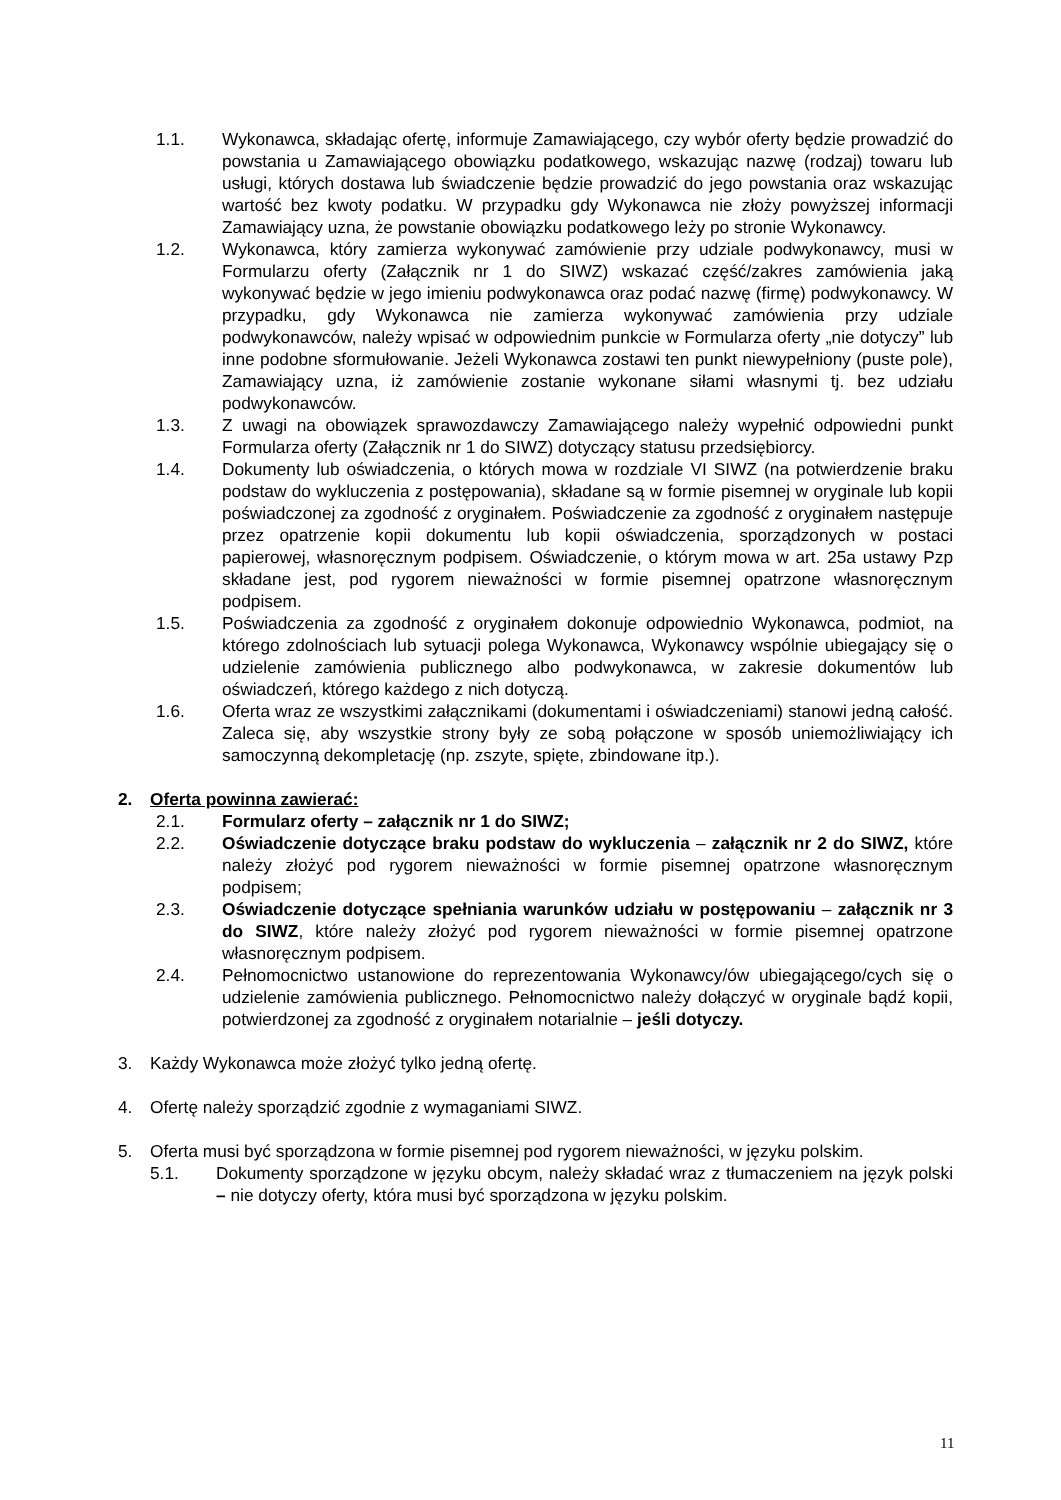1.1. Wykonawca, składając ofertę, informuje Zamawiającego, czy wybór oferty będzie prowadzić do powstania u Zamawiającego obowiązku podatkowego, wskazując nazwę (rodzaj) towaru lub usługi, których dostawa lub świadczenie będzie prowadzić do jego powstania oraz wskazując wartość bez kwoty podatku. W przypadku gdy Wykonawca nie złoży powyższej informacji Zamawiający uzna, że powstanie obowiązku podatkowego leży po stronie Wykonawcy.
1.2. Wykonawca, który zamierza wykonywać zamówienie przy udziale podwykonawcy, musi w Formularzu oferty (Załącznik nr 1 do SIWZ) wskazać część/zakres zamówienia jaką wykonywać będzie w jego imieniu podwykonawca oraz podać nazwę (firmę) podwykonawcy. W przypadku, gdy Wykonawca nie zamierza wykonywać zamówienia przy udziale podwykonawców, należy wpisać w odpowiednim punkcie w Formularza oferty „nie dotyczy” lub inne podobne sformułowanie. Jeżeli Wykonawca zostawi ten punkt niewypełniony (puste pole), Zamawiający uzna, iż zamówienie zostanie wykonane siłami własnymi tj. bez udziału podwykonawców.
1.3. Z uwagi na obowiązek sprawozdawczy Zamawiającego należy wypełnić odpowiedni punkt Formularza oferty (Załącznik nr 1 do SIWZ) dotyczący statusu przedsiębiorcy.
1.4. Dokumenty lub oświadczenia, o których mowa w rozdziale VI SIWZ (na potwierdzenie braku podstaw do wykluczenia z postępowania), składane są w formie pisemnej w oryginale lub kopii poświadczonej za zgodność z oryginałem. Poświadczenie za zgodność z oryginałem następuje przez opatrzenie kopii dokumentu lub kopii oświadczenia, sporządzonych w postaci papierowej, własnoręcznym podpisem. Oświadczenie, o którym mowa w art. 25a ustawy Pzp składane jest, pod rygorem nieważności w formie pisemnej opatrzone własnoręcznym podpisem.
1.5. Poświadczenia za zgodność z oryginałem dokonuje odpowiednio Wykonawca, podmiot, na którego zdolnościach lub sytuacji polega Wykonawca, Wykonawcy wspólnie ubiegający się o udzielenie zamówienia publicznego albo podwykonawca, w zakresie dokumentów lub oświadczeń, którego każdego z nich dotyczą.
1.6. Oferta wraz ze wszystkimi załącznikami (dokumentami i oświadczeniami) stanowi jedną całość. Zaleca się, aby wszystkie strony były ze sobą połączone w sposób uniemożliwiający ich samoczynną dekompletację (np. zszyte, spięte, zbindowane itp.).
2. Oferta powinna zawierać:
2.1. Formularz oferty – załącznik nr 1 do SIWZ;
2.2. Oświadczenie dotyczące braku podstaw do wykluczenia – załącznik nr 2 do SIWZ, które należy złożyć pod rygorem nieważności w formie pisemnej opatrzone własnoręcznym podpisem;
2.3. Oświadczenie dotyczące spełniania warunków udziału w postępowaniu – załącznik nr 3 do SIWZ, które należy złożyć pod rygorem nieważności w formie pisemnej opatrzone własnoręcznym podpisem.
2.4. Pełnomocnictwo ustanowione do reprezentowania Wykonawcy/ów ubiegającego/cych się o udzielenie zamówienia publicznego. Pełnomocnictwo należy dołączyć w oryginale bądź kopii, potwierdzonej za zgodność z oryginałem notarialnie – jeśli dotyczy.
3. Każdy Wykonawca może złożyć tylko jedną ofertę.
4. Ofertę należy sporządzić zgodnie z wymaganiami SIWZ.
5. Oferta musi być sporządzona w formie pisemnej pod rygorem nieważności, w języku polskim.
5.1. Dokumenty sporządzone w języku obcym, należy składać wraz z tłumaczeniem na język polski – nie dotyczy oferty, która musi być sporządzona w języku polskim.
11